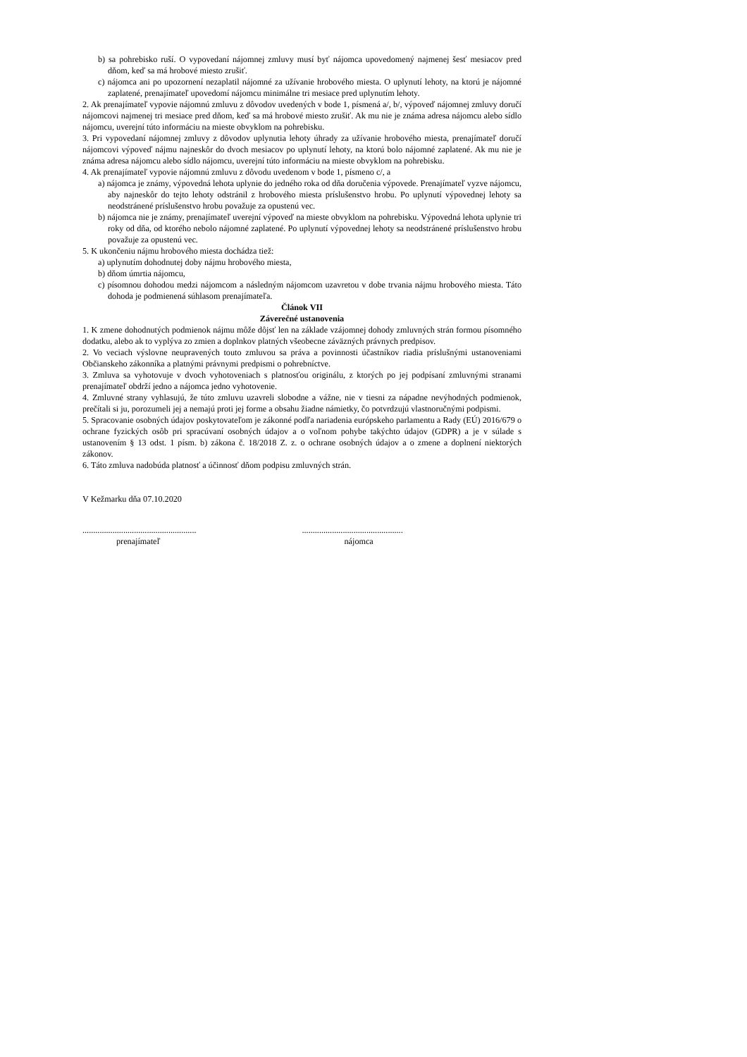b) sa pohrebisko ruší. O vypovedaní nájomnej zmluvy musí byť nájomca upovedomený najmenej šesť mesiacov pred dňom, keď sa má hrobové miesto zrušiť.
c) nájomca ani po upozornení nezaplatil nájomné za užívanie hrobového miesta. O uplynutí lehoty, na ktorú je nájomné zaplatené, prenajímateľ upovedomí nájomcu minimálne tri mesiace pred uplynutím lehoty.
2. Ak prenajímateľ vypovie nájomnú zmluvu z dôvodov uvedených v bode 1, písmená a/, b/, výpoveď nájomnej zmluvy doručí nájomcovi najmenej tri mesiace pred dňom, keď sa má hrobové miesto zrušiť. Ak mu nie je známa adresa nájomcu alebo sídlo nájomcu, uverejní túto informáciu na mieste obvyklom na pohrebisku.
3. Pri vypovedaní nájomnej zmluvy z dôvodov uplynutia lehoty úhrady za užívanie hrobového miesta, prenajímateľ doručí nájomcovi výpoveď nájmu najneskôr do dvoch mesiacov po uplynutí lehoty, na ktorú bolo nájomné zaplatené. Ak mu nie je známa adresa nájomcu alebo sídlo nájomcu, uverejní túto informáciu na mieste obvyklom na pohrebisku.
4. Ak prenajímateľ vypovie nájomnú zmluvu z dôvodu uvedenom v bode 1, písmeno c/, a
a) nájomca je známy, výpovedná lehota uplynie do jedného roka od dňa doručenia výpovede. Prenajímateľ vyzve nájomcu, aby najneskôr do tejto lehoty odstránil z hrobového miesta príslušenstvo hrobu. Po uplynutí výpovednej lehoty sa neodstránené príslušenstvo hrobu považuje za opustenú vec.
b) nájomca nie je známy, prenajímateľ uverejní výpoveď na mieste obvyklom na pohrebisku. Výpovedná lehota uplynie tri roky od dňa, od ktorého nebolo nájomné zaplatené. Po uplynutí výpovednej lehoty sa neodstránené príslušenstvo hrobu považuje za opustenú vec.
5. K ukončeniu nájmu hrobového miesta dochádza tiež:
a) uplynutím dohodnutej doby nájmu hrobového miesta,
b) dňom úmrtia nájomcu,
c) písomnou dohodou medzi nájomcom a následným nájomcom uzavretou v dobe trvania nájmu hrobového miesta. Táto dohoda je podmienená súhlasom prenajímateľa.
Článok VII
Záverečné ustanovenia
1. K zmene dohodnutých podmienok nájmu môže dôjsť len na základe vzájomnej dohody zmluvných strán formou písomného dodatku, alebo ak to vyplýva zo zmien a doplnkov platných všeobecne záväzných právnych predpisov.
2. Vo veciach výslovne neupravených touto zmluvou sa práva a povinnosti účastníkov riadia príslušnými ustanoveniami Občianskeho zákonníka a platnými právnymi predpismi o pohrebníctve.
3. Zmluva sa vyhotovuje v dvoch vyhotoveniach s platnosťou originálu, z ktorých po jej podpísaní zmluvnými stranami prenajímateľ obdrží jedno a nájomca jedno vyhotovenie.
4. Zmluvné strany vyhlasujú, že túto zmluvu uzavreli slobodne a vážne, nie v tiesni za nápadne nevýhodných podmienok, prečítali si ju, porozumeli jej a nemajú proti jej forme a obsahu žiadne námietky, čo potvrdzujú vlastnoručnými podpismi.
5. Spracovanie osobných údajov poskytovateľom je zákonné podľa nariadenia európskeho parlamentu a Rady (EÚ) 2016/679 o ochrane fyzických osôb pri spracúvaní osobných údajov a o voľnom pohybe takýchto údajov (GDPR) a je v súlade s ustanovením § 13 odst. 1 písm. b) zákona č. 18/2018 Z. z. o ochrane osobných údajov a o zmene a doplnení niektorých zákonov.
6. Táto zmluva nadobúda platnosť a účinnosť dňom podpisu zmluvných strán.
V Kežmarku dňa 07.10.2020
.....................................................
prenajímateľ
...............................................
nájomca